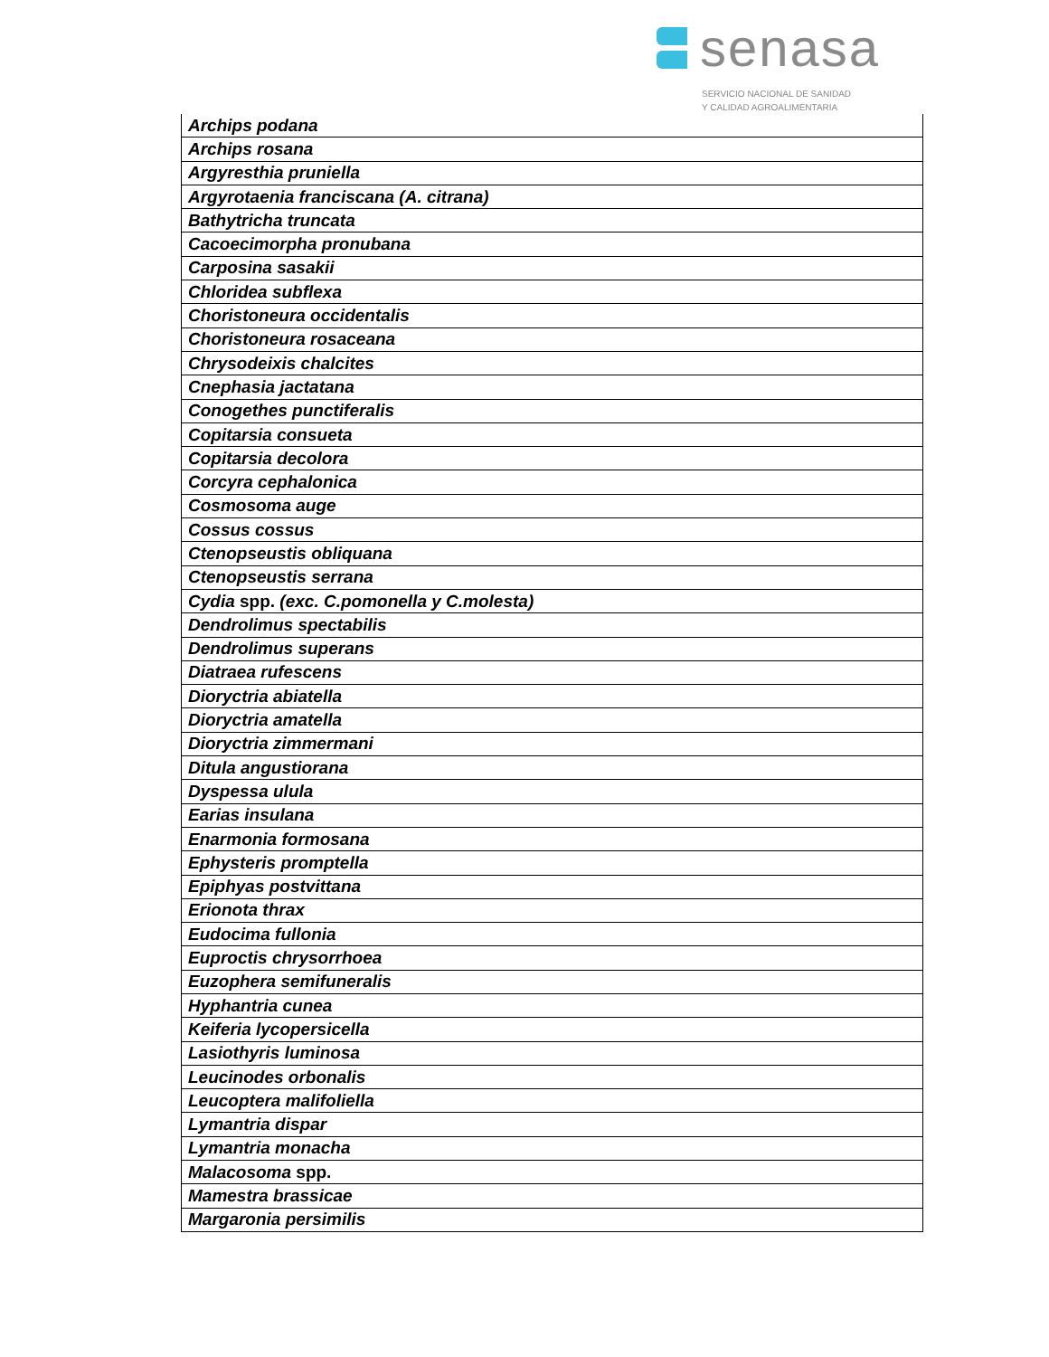senasa
SERVICIO NACIONAL DE SANIDAD
Y CALIDAD AGROALIMENTARIA
| Archips podana |
| Archips rosana |
| Argyresthia pruniella |
| Argyrotaenia franciscana (A. citrana) |
| Bathytricha truncata |
| Cacoecimorpha pronubana |
| Carposina sasakii |
| Chloridea subflexa |
| Choristoneura occidentalis |
| Choristoneura rosaceana |
| Chrysodeixis chalcites |
| Cnephasia jactatana |
| Conogethes punctiferalis |
| Copitarsia consueta |
| Copitarsia decolora |
| Corcyra cephalonica |
| Cosmosoma auge |
| Cossus cossus |
| Ctenopseustis obliquana |
| Ctenopseustis serrana |
| Cydia spp. (exc. C.pomonella y C.molesta) |
| Dendrolimus spectabilis |
| Dendrolimus superans |
| Diatraea rufescens |
| Dioryctria abiatella |
| Dioryctria amatella |
| Dioryctria zimmermani |
| Ditula angustiorana |
| Dyspessa ulula |
| Earias insulana |
| Enarmonia formosana |
| Ephysteris promptella |
| Epiphyas postvittana |
| Erionota thrax |
| Eudocima fullonia |
| Euproctis chrysorrhoea |
| Euzophera semifuneralis |
| Hyphantria cunea |
| Keiferia lycopersicella |
| Lasiothyris luminosa |
| Leucinodes orbonalis |
| Leucoptera malifoliella |
| Lymantria dispar |
| Lymantria monacha |
| Malacosoma spp. |
| Mamestra brassicae |
| Margaronia persimilis |